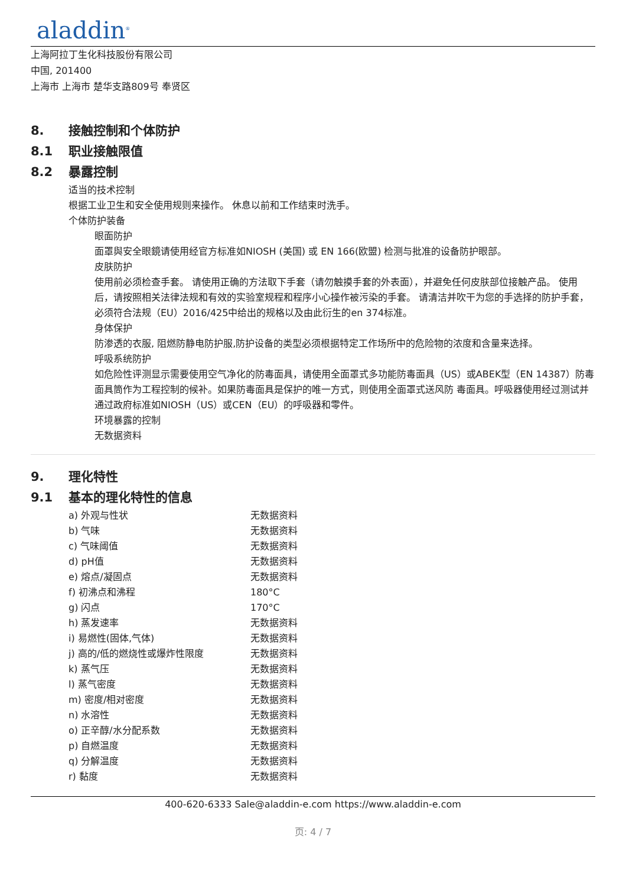aladdin<sup>®</sup>
上海阿拉丁生化科技股份有限公司
中国, 201400
上海市 上海市 楚华支路809号 奉贤区
8. 接触控制和个体防护
8.1 职业接触限值
8.2 暴露控制
适当的技术控制
根据工业卫生和安全使用规则来操作。 休息以前和工作结束时洗手。
个体防护装备
眼面防护
面罩與安全眼鏡请使用经官方标准如NIOSH (美国) 或 EN 166(欧盟) 检测与批准的设备防护眼部。
皮肤防护
使用前必须检查手套。 请使用正确的方法取下手套（请勿触摸手套的外表面），并避免任何皮肤部位接触产品。 使用后，请按照相关法律法规和有效的实验室规程和程序小心操作被污染的手套。 请清洁并吹干为您的手选择的防护手套，必须符合法规（EU）2016/425中给出的规格以及由此衍生的en 374标准。
身体保护
防渗透的衣服, 阻燃防静电防护服,防护设备的类型必须根据特定工作场所中的危险物的浓度和含量来选择。
呼吸系统防护
如危险性评测显示需要使用空气净化的防毒面具，请使用全面罩式多功能防毒面具（US）或ABEK型（EN 14387）防毒面具筒作为工程控制的候补。如果防毒面具是保护的唯一方式，则使用全面罩式送风防 毒面具。呼吸器使用经过测试并通过政府标准如NIOSH（US）或CEN（EU）的呼吸器和零件。
环境暴露的控制
无数据资料
9. 理化特性
9.1 基本的理化特性的信息
| a) 外观与性状 | 无数据资料 |
| b) 气味 | 无数据资料 |
| c) 气味阈值 | 无数据资料 |
| d) pH值 | 无数据资料 |
| e) 熔点/凝固点 | 无数据资料 |
| f) 初沸点和沸程 | 180°C |
| g) 闪点 | 170°C |
| h) 蒸发速率 | 无数据资料 |
| i) 易燃性(固体,气体) | 无数据资料 |
| j) 高的/低的燃烧性或爆炸性限度 | 无数据资料 |
| k) 蒸气压 | 无数据资料 |
| l) 蒸气密度 | 无数据资料 |
| m) 密度/相对密度 | 无数据资料 |
| n) 水溶性 | 无数据资料 |
| o) 正辛醇/水分配系数 | 无数据资料 |
| p) 自燃温度 | 无数据资料 |
| q) 分解温度 | 无数据资料 |
| r) 黏度 | 无数据资料 |
400-620-6333 Sale@aladdin-e.com https://www.aladdin-e.com
页: 4 / 7